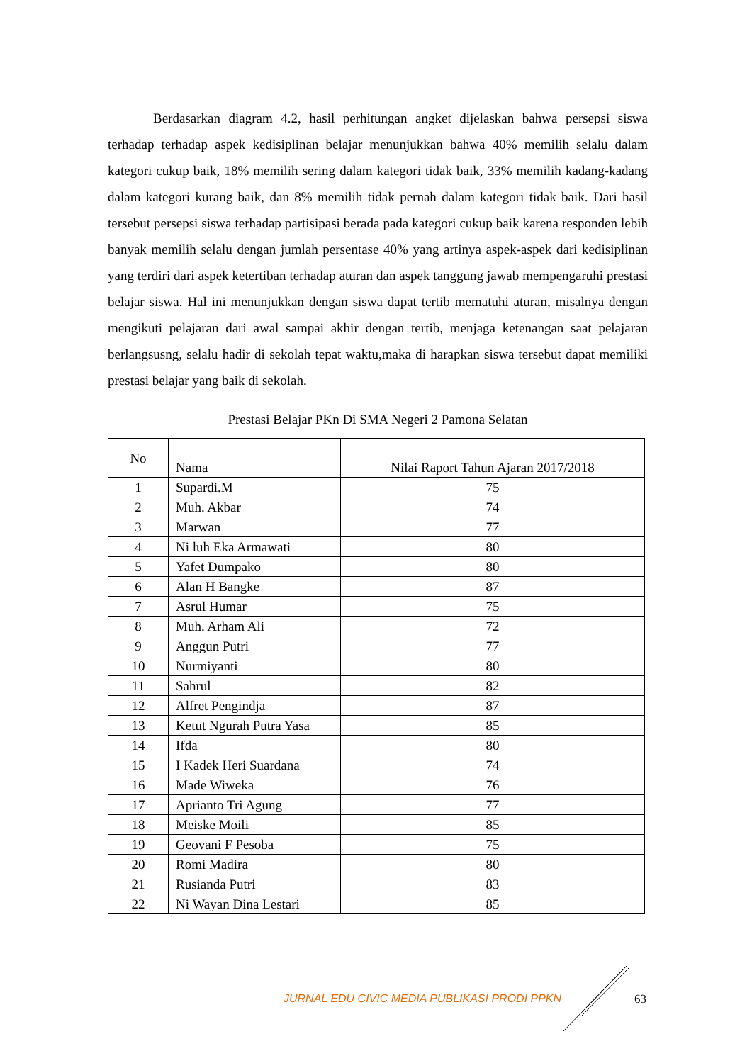Berdasarkan diagram 4.2, hasil perhitungan angket dijelaskan bahwa persepsi siswa terhadap terhadap aspek kedisiplinan belajar menunjukkan bahwa 40% memilih selalu dalam kategori cukup baik, 18% memilih sering dalam kategori tidak baik, 33% memilih kadang-kadang dalam kategori kurang baik, dan 8% memilih tidak pernah dalam kategori tidak baik. Dari hasil tersebut persepsi siswa terhadap partisipasi berada pada kategori cukup baik karena responden lebih banyak memilih selalu dengan jumlah persentase 40% yang artinya aspek-aspek dari kedisiplinan yang terdiri dari aspek ketertiban terhadap aturan dan aspek tanggung jawab mempengaruhi prestasi belajar siswa. Hal ini menunjukkan dengan siswa dapat tertib mematuhi aturan, misalnya dengan mengikuti pelajaran dari awal sampai akhir dengan tertib, menjaga ketenangan saat pelajaran berlangsusng, selalu hadir di sekolah tepat waktu,maka di harapkan siswa tersebut dapat memiliki prestasi belajar yang baik di sekolah.
Prestasi Belajar PKn Di SMA Negeri 2 Pamona Selatan
| No | Nama | Nilai Raport Tahun Ajaran 2017/2018 |
| --- | --- | --- |
| 1 | Supardi.M | 75 |
| 2 | Muh. Akbar | 74 |
| 3 | Marwan | 77 |
| 4 | Ni luh Eka Armawati | 80 |
| 5 | Yafet Dumpako | 80 |
| 6 | Alan H Bangke | 87 |
| 7 | Asrul Humar | 75 |
| 8 | Muh. Arham Ali | 72 |
| 9 | Anggun Putri | 77 |
| 10 | Nurmiyanti | 80 |
| 11 | Sahrul | 82 |
| 12 | Alfret Pengindja | 87 |
| 13 | Ketut Ngurah Putra Yasa | 85 |
| 14 | Ifda | 80 |
| 15 | I Kadek Heri Suardana | 74 |
| 16 | Made Wiweka | 76 |
| 17 | Aprianto Tri Agung | 77 |
| 18 | Meiske Moili | 85 |
| 19 | Geovani F Pesoba | 75 |
| 20 | Romi Madira | 80 |
| 21 | Rusianda Putri | 83 |
| 22 | Ni Wayan Dina Lestari | 85 |
JURNAL EDU CIVIC MEDIA PUBLIKASI PRODI PPKN
63